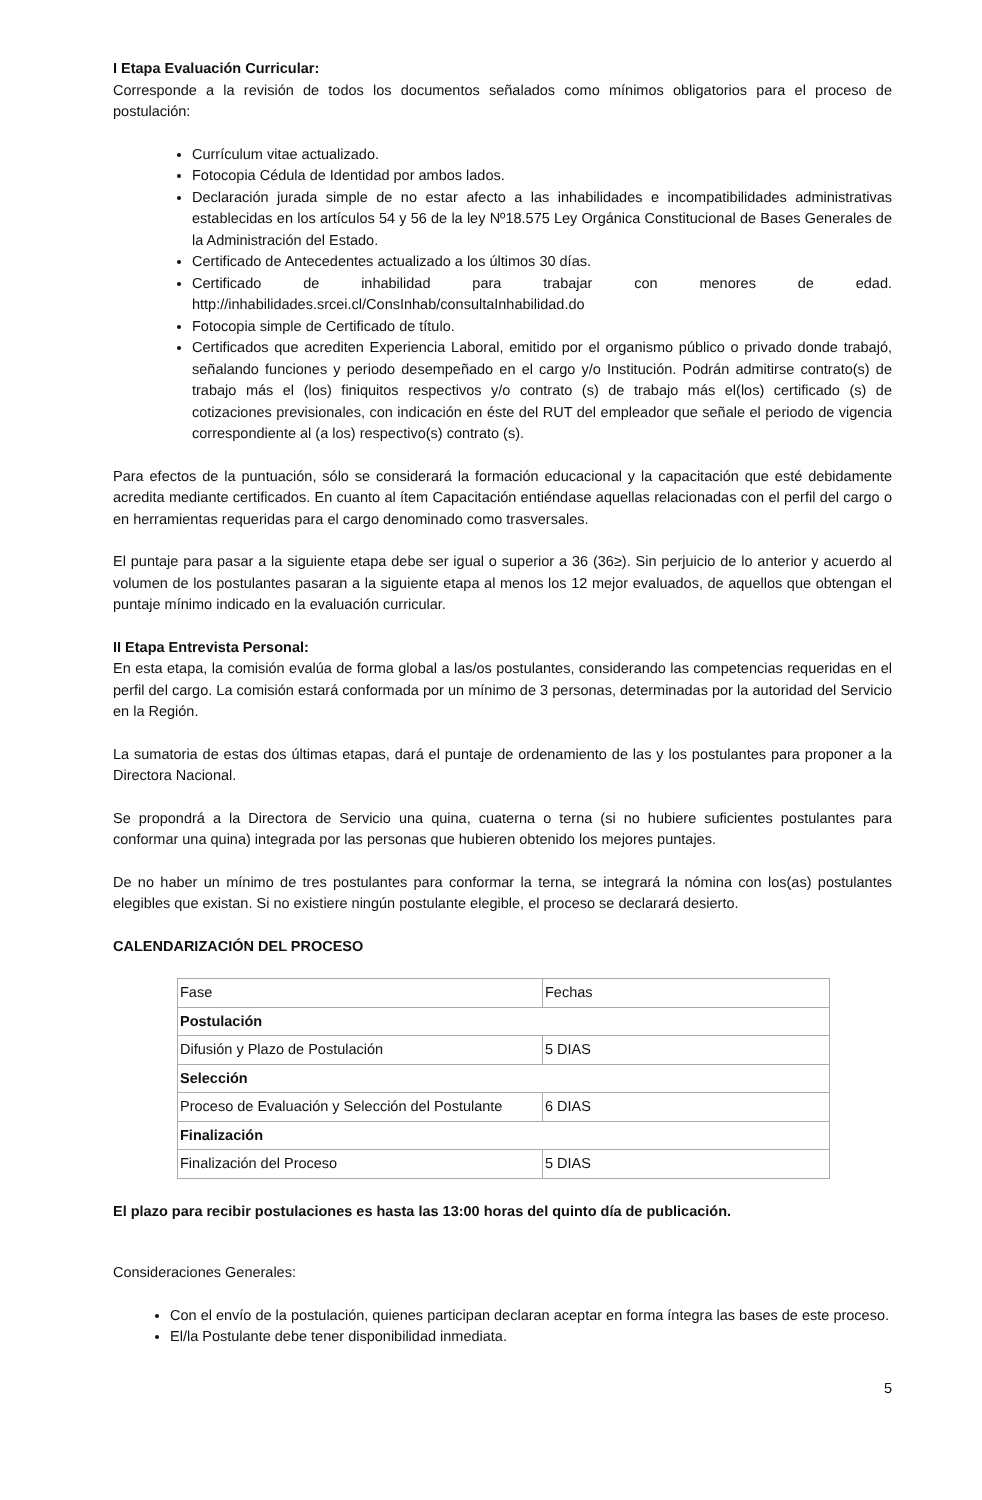I Etapa Evaluación Curricular:
Corresponde a la revisión de todos los documentos señalados como mínimos obligatorios para el proceso de postulación:
Currículum vitae actualizado.
Fotocopia Cédula de Identidad por ambos lados.
Declaración jurada simple de no estar afecto a las inhabilidades e incompatibilidades administrativas establecidas en los artículos 54 y 56 de la ley Nº18.575 Ley Orgánica Constitucional de Bases Generales de la Administración del Estado.
Certificado de Antecedentes actualizado a los últimos 30 días.
Certificado de inhabilidad para trabajar con menores de edad. http://inhabilidades.srcei.cl/ConsInhab/consultaInhabilidad.do
Fotocopia simple de Certificado de título.
Certificados que acrediten Experiencia Laboral, emitido por el organismo público o privado donde trabajó, señalando funciones y periodo desempeñado en el cargo y/o Institución. Podrán admitirse contrato(s) de trabajo más el (los) finiquitos respectivos y/o contrato (s) de trabajo más el(los) certificado (s) de cotizaciones previsionales, con indicación en éste del RUT del empleador que señale el periodo de vigencia correspondiente al (a los) respectivo(s) contrato (s).
Para efectos de la puntuación, sólo se considerará la formación educacional y la capacitación que esté debidamente acredita mediante certificados. En cuanto al ítem Capacitación entiéndase aquellas relacionadas con el perfil del cargo o en herramientas requeridas para el cargo denominado como trasversales.
El puntaje para pasar a la siguiente etapa debe ser igual o superior a 36 (36≥). Sin perjuicio de lo anterior y acuerdo al volumen de los postulantes pasaran a la siguiente etapa al menos los 12 mejor evaluados, de aquellos que obtengan el puntaje mínimo indicado en la evaluación curricular.
II Etapa Entrevista Personal:
En esta etapa, la comisión evalúa de forma global a las/os postulantes, considerando las competencias requeridas en el perfil del cargo. La comisión estará conformada por un mínimo de 3 personas, determinadas por la autoridad del Servicio en la Región.
La sumatoria de estas dos últimas etapas, dará el puntaje de ordenamiento de las y los postulantes para proponer a la Directora Nacional.
Se propondrá a la Directora de Servicio una quina, cuaterna o terna (si no hubiere suficientes postulantes para conformar una quina) integrada por las personas que hubieren obtenido los mejores puntajes.
De no haber un mínimo de tres postulantes para conformar la terna, se integrará la nómina con los(as) postulantes elegibles que existan. Si no existiere ningún postulante elegible, el proceso se declarará desierto.
CALENDARIZACIÓN DEL PROCESO
| Fase | Fechas |
| Postulación | |
| Difusión y Plazo de Postulación | 5 DIAS |
| Selección | |
| Proceso de Evaluación y Selección del Postulante | 6 DIAS |
| Finalización | |
| Finalización del Proceso | 5 DIAS |
El plazo para recibir postulaciones es hasta las 13:00 horas del quinto día de publicación.
Consideraciones Generales:
Con el envío de la postulación, quienes participan declaran aceptar en forma íntegra las bases de este proceso.
El/la Postulante debe tener disponibilidad inmediata.
5